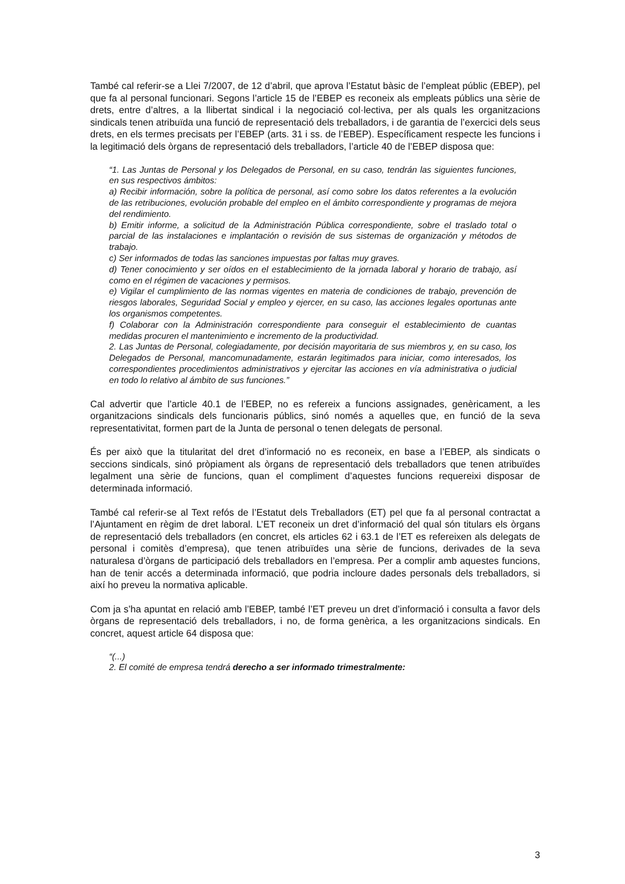També cal referir-se a Llei 7/2007, de 12 d’abril, que aprova l’Estatut bàsic de l’empleat públic (EBEP), pel que fa al personal funcionari. Segons l’article 15 de l’EBEP es reconeix als empleats públics una sèrie de drets, entre d’altres, a la llibertat sindical i la negociació col·lectiva, per als quals les organitzacions sindicals tenen atribuïda una funció de representació dels treballadors, i de garantia de l’exercici dels seus drets, en els termes precisats per l’EBEP (arts. 31 i ss. de l’EBEP). Específicament respecte les funcions i la legitimació dels òrgans de representació dels treballadors, l’article 40 de l’EBEP disposa que:
“1. Las Juntas de Personal y los Delegados de Personal, en su caso, tendrán las siguientes funciones, en sus respectivos ámbitos:
a) Recibir información, sobre la política de personal, así como sobre los datos referentes a la evolución de las retribuciones, evolución probable del empleo en el ámbito correspondiente y programas de mejora del rendimiento.
b) Emitir informe, a solicitud de la Administración Pública correspondiente, sobre el traslado total o parcial de las instalaciones e implantación o revisión de sus sistemas de organización y métodos de trabajo.
c) Ser informados de todas las sanciones impuestas por faltas muy graves.
d) Tener conocimiento y ser oídos en el establecimiento de la jornada laboral y horario de trabajo, así como en el régimen de vacaciones y permisos.
e) Vigilar el cumplimiento de las normas vigentes en materia de condiciones de trabajo, prevención de riesgos laborales, Seguridad Social y empleo y ejercer, en su caso, las acciones legales oportunas ante los organismos competentes.
f) Colaborar con la Administración correspondiente para conseguir el establecimiento de cuantas medidas procuren el mantenimiento e incremento de la productividad.
2. Las Juntas de Personal, colegiadamente, por decisión mayoritaria de sus miembros y, en su caso, los Delegados de Personal, mancomunadamente, estarán legitimados para iniciar, como interesados, los correspondientes procedimientos administrativos y ejercitar las acciones en vía administrativa o judicial en todo lo relativo al ámbito de sus funciones.”
Cal advertir que l’article 40.1 de l’EBEP, no es refereix a funcions assignades, genèricament, a les organitzacions sindicals dels funcionaris públics, sinó només a aquelles que, en funció de la seva representativitat, formen part de la Junta de personal o tenen delegats de personal.
És per això que la titularitat del dret d’informació no es reconeix, en base a l’EBEP, als sindicats o seccions sindicals, sinó pròpiament als òrgans de representació dels treballadors que tenen atribuïdes legalment una sèrie de funcions, quan el compliment d’aquestes funcions requereixi disposar de determinada informació.
També cal referir-se al Text refós de l’Estatut dels Treballadors (ET) pel que fa al personal contractat a l’Ajuntament en règim de dret laboral. L’ET reconeix un dret d’informació del qual són titulars els òrgans de representació dels treballadors (en concret, els articles 62 i 63.1 de l’ET es refereixen als delegats de personal i comitès d’empresa), que tenen atribuïdes una sèrie de funcions, derivades de la seva naturalesa d’òrgans de participació dels treballadors en l’empresa. Per a complir amb aquestes funcions, han de tenir accés a determinada informació, que podria incloure dades personals dels treballadors, si així ho preveu la normativa aplicable.
Com ja s’ha apuntat en relació amb l’EBEP, també l’ET preveu un dret d’informació i consulta a favor dels òrgans de representació dels treballadors, i no, de forma genèrica, a les organitzacions sindicals. En concret, aquest article 64 disposa que:
“(...)
2. El comité de empresa tendrá derecho a ser informado trimestralmente:
3